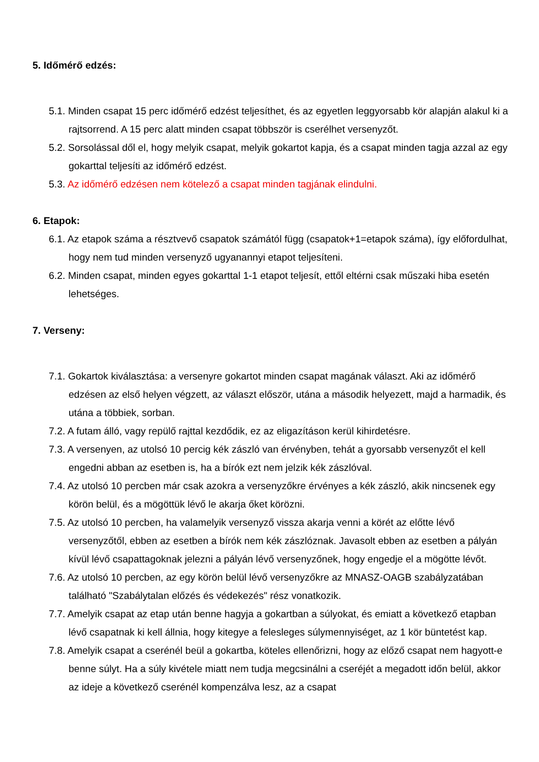5. Időmérő edzés:
5.1. Minden csapat 15 perc időmérő edzést teljesíthet, és az egyetlen leggyorsabb kör alapján alakul ki a rajtsorrend. A 15 perc alatt minden csapat többször is cserélhet versenyzőt.
5.2. Sorsolással dől el, hogy melyik csapat, melyik gokartot kapja, és a csapat minden tagja azzal az egy gokarttal teljesíti az időmérő edzést.
5.3. Az időmérő edzésen nem kötelező a csapat minden tagjának elindulni.
6. Etapok:
6.1. Az etapok száma a résztvevő csapatok számától függ (csapatok+1=etapok száma), így előfordulhat, hogy nem tud minden versenyző ugyanannyi etapot teljesíteni.
6.2. Minden csapat, minden egyes gokarttal 1-1 etapot teljesít, ettől eltérni csak műszaki hiba esetén lehetséges.
7. Verseny:
7.1. Gokartok kiválasztása: a versenyre gokartot minden csapat magának választ. Aki az időmérő edzésen az első helyen végzett, az választ először, utána a második helyezett, majd a harmadik, és utána a többiek, sorban.
7.2. A futam álló, vagy repülő rajttal kezdődik, ez az eligazításon kerül kihirdetésre.
7.3. A versenyen, az utolsó 10 percig kék zászló van érvényben, tehát a gyorsabb versenyzőt el kell engedni abban az esetben is, ha a bírók ezt nem jelzik kék zászlóval.
7.4. Az utolsó 10 percben már csak azokra a versenyzőkre érvényes a kék zászló, akik nincsenek egy körön belül, és a mögöttük lévő le akarja őket körözni.
7.5. Az utolsó 10 percben, ha valamelyik versenyző vissza akarja venni a körét az előtte lévő versenyzőtől, ebben az esetben a bírók nem kék zászlóznak. Javasolt ebben az esetben a pályán kívül lévő csapattagoknak jelezni a pályán lévő versenyzőnek, hogy engedje el a mögötte lévőt.
7.6. Az utolsó 10 percben, az egy körön belül lévő versenyzőkre az MNASZ-OAGB szabályzatában található "Szabálytalan előzés és védekezés" rész vonatkozik.
7.7. Amelyik csapat az etap után benne hagyja a gokartban a súlyokat, és emiatt a következő etapban lévő csapatnak ki kell állnia, hogy kitegye a felesleges súlymennyiséget, az 1 kör büntetést kap.
7.8. Amelyik csapat a cserénél beül a gokartba, köteles ellenőrizni, hogy az előző csapat nem hagyott-e benne súlyt. Ha a súly kivétele miatt nem tudja megcsinálni a cseréjét a megadott időn belül, akkor az ideje a következő cserénél kompenzálva lesz, az a csapat